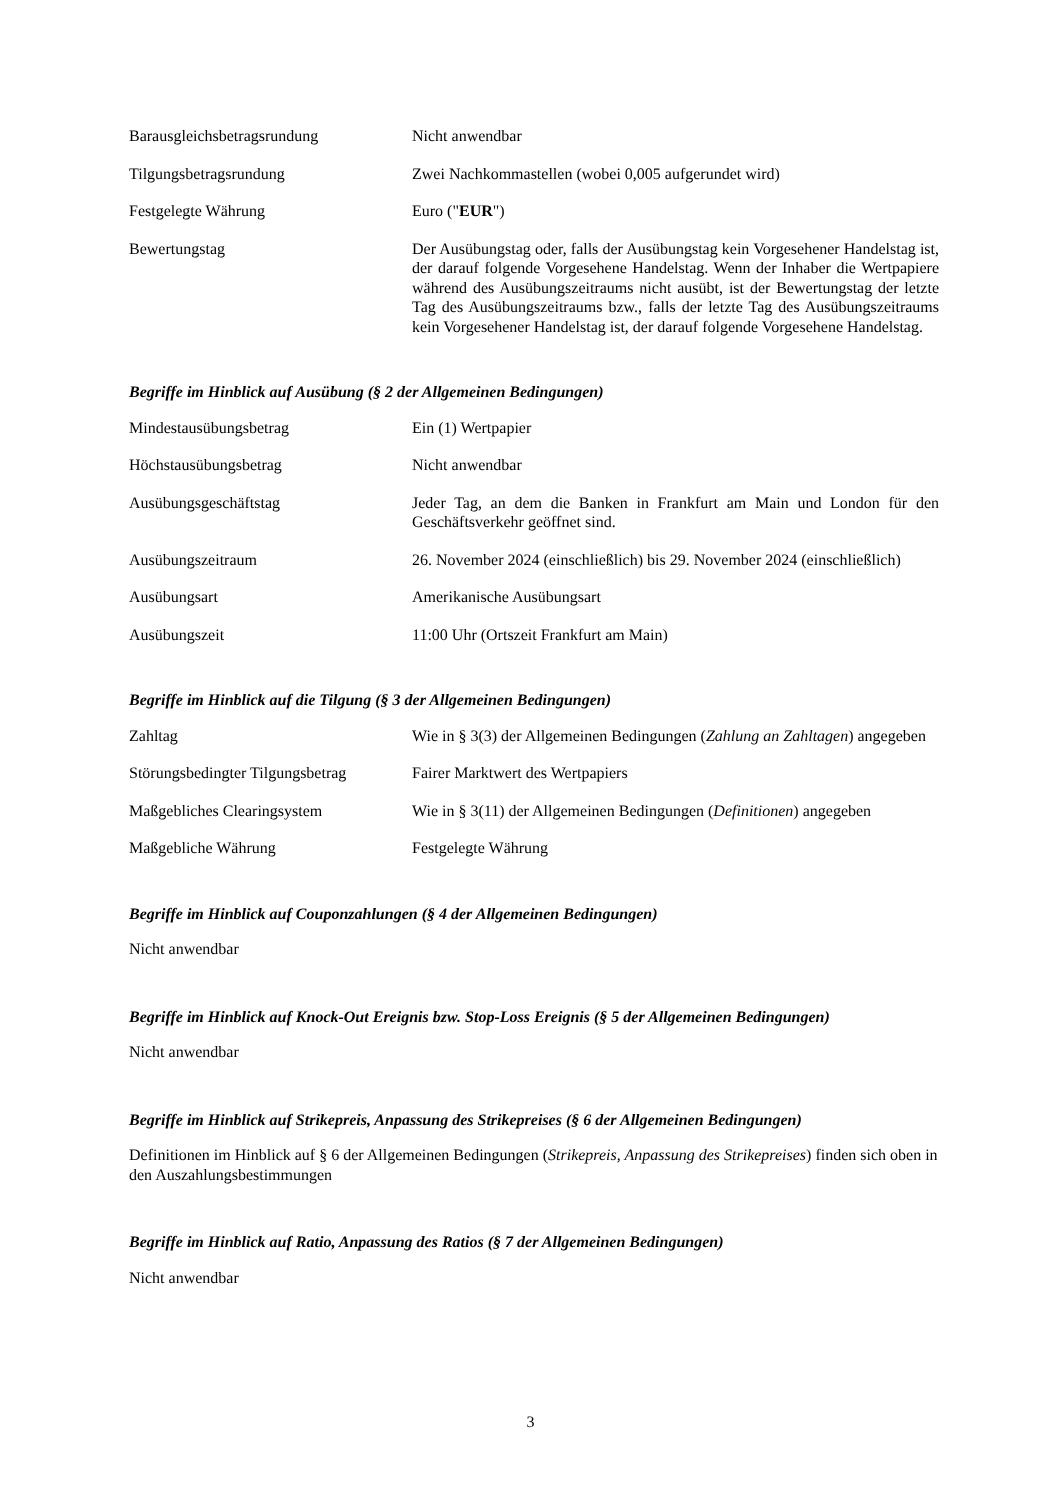| Barausgleichsbetragsrundung | Nicht anwendbar |
| Tilgungsbetragsrundung | Zwei Nachkommastellen (wobei 0,005 aufgerundet wird) |
| Festgelegte Währung | Euro (" EUR ") |
| Bewertungstag | Der Ausübungstag oder, falls der Ausübungstag kein Vorgesehener Handelstag ist, der darauf folgende Vorgesehene Handelstag. Wenn der Inhaber die Wertpapiere während des Ausübungszeitraums nicht ausübt, ist der Bewertungstag der letzte Tag des Ausübungszeitraums bzw., falls der letzte Tag des Ausübungszeitraums kein Vorgesehener Handelstag ist, der darauf folgende Vorgesehene Handelstag. |
Begriffe im Hinblick auf Ausübung (§ 2 der Allgemeinen Bedingungen)
| Mindestausübungsbetrag | Ein (1) Wertpapier |
| Höchstausübungsbetrag | Nicht anwendbar |
| Ausübungsgeschäftstag | Jeder Tag, an dem die Banken in Frankfurt am Main und London für den Geschäftsverkehr geöffnet sind. |
| Ausübungszeitraum | 26. November 2024 (einschließlich) bis 29. November 2024 (einschließlich) |
| Ausübungsart | Amerikanische Ausübungsart |
| Ausübungszeit | 11:00 Uhr (Ortszeit Frankfurt am Main) |
Begriffe im Hinblick auf die Tilgung (§ 3 der Allgemeinen Bedingungen)
| Zahltag | Wie in § 3(3) der Allgemeinen Bedingungen ( Zahlung an Zahltagen ) angegeben |
| Störungsbedingter Tilgungsbetrag | Fairer Marktwert des Wertpapiers |
| Maßgebliches Clearingsystem | Wie in § 3(11) der Allgemeinen Bedingungen ( Definitionen ) angegeben |
| Maßgebliche Währung | Festgelegte Währung |
Begriffe im Hinblick auf Couponzahlungen (§ 4 der Allgemeinen Bedingungen)
Nicht anwendbar
Begriffe im Hinblick auf Knock-Out Ereignis bzw. Stop-Loss Ereignis (§ 5 der Allgemeinen Bedingungen)
Nicht anwendbar
Begriffe im Hinblick auf Strikepreis, Anpassung des Strikepreises (§ 6 der Allgemeinen Bedingungen)
Definitionen im Hinblick auf § 6 der Allgemeinen Bedingungen (Strikepreis, Anpassung des Strikepreises) finden sich oben in den Auszahlungsbestimmungen
Begriffe im Hinblick auf Ratio, Anpassung des Ratios (§ 7 der Allgemeinen Bedingungen)
Nicht anwendbar
3